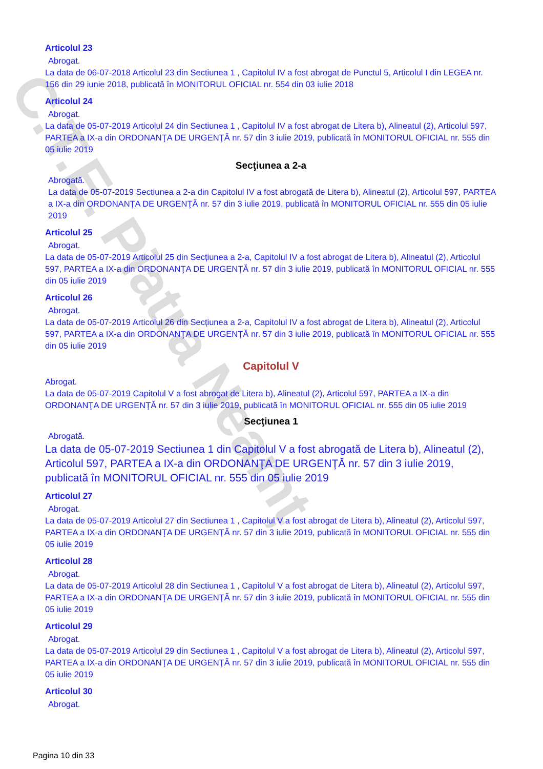C.T.E. Piatra Neamț
Articolul 23
Abrogat.
La data de 06-07-2018 Articolul 23 din Sectiunea 1 , Capitolul IV a fost abrogat de Punctul 5, Articolul I din LEGEA nr. 156 din 29 iunie 2018, publicată în MONITORUL OFICIAL nr. 554 din 03 iulie 2018
Articolul 24
Abrogat.
La data de 05-07-2019 Articolul 24 din Sectiunea 1 , Capitolul IV a fost abrogat de Litera b), Alineatul (2), Articolul 597, PARTEA a IX-a din ORDONANŢA DE URGENŢĂ nr. 57 din 3 iulie 2019, publicată în MONITORUL OFICIAL nr. 555 din 05 iulie 2019
Secţiunea a 2-a
Abrogată.
La data de 05-07-2019 Sectiunea a 2-a din Capitolul IV a fost abrogată de Litera b), Alineatul (2), Articolul 597, PARTEA a IX-a din ORDONANŢA DE URGENŢĂ nr. 57 din 3 iulie 2019, publicată în MONITORUL OFICIAL nr. 555 din 05 iulie 2019
Articolul 25
Abrogat.
La data de 05-07-2019 Articolul 25 din Secțiunea a 2-a, Capitolul IV a fost abrogat de Litera b), Alineatul (2), Articolul 597, PARTEA a IX-a din ORDONANŢA DE URGENŢĂ nr. 57 din 3 iulie 2019, publicată în MONITORUL OFICIAL nr. 555 din 05 iulie 2019
Articolul 26
Abrogat.
La data de 05-07-2019 Articolul 26 din Secțiunea a 2-a, Capitolul IV a fost abrogat de Litera b), Alineatul (2), Articolul 597, PARTEA a IX-a din ORDONANŢA DE URGENŢĂ nr. 57 din 3 iulie 2019, publicată în MONITORUL OFICIAL nr. 555 din 05 iulie 2019
Capitolul V
Abrogat.
La data de 05-07-2019 Capitolul V a fost abrogat de Litera b), Alineatul (2), Articolul 597, PARTEA a IX-a din ORDONANŢA DE URGENŢĂ nr. 57 din 3 iulie 2019, publicată în MONITORUL OFICIAL nr. 555 din 05 iulie 2019
Secţiunea 1
Abrogată.
La data de 05-07-2019 Sectiunea 1 din Capitolul V a fost abrogată de Litera b), Alineatul (2), Articolul 597, PARTEA a IX-a din ORDONANŢA DE URGENŢĂ nr. 57 din 3 iulie 2019, publicată în MONITORUL OFICIAL nr. 555 din 05 iulie 2019
Articolul 27
Abrogat.
La data de 05-07-2019 Articolul 27 din Sectiunea 1 , Capitolul V a fost abrogat de Litera b), Alineatul (2), Articolul 597, PARTEA a IX-a din ORDONANŢA DE URGENŢĂ nr. 57 din 3 iulie 2019, publicată în MONITORUL OFICIAL nr. 555 din 05 iulie 2019
Articolul 28
Abrogat.
La data de 05-07-2019 Articolul 28 din Sectiunea 1 , Capitolul V a fost abrogat de Litera b), Alineatul (2), Articolul 597, PARTEA a IX-a din ORDONANŢA DE URGENŢĂ nr. 57 din 3 iulie 2019, publicată în MONITORUL OFICIAL nr. 555 din 05 iulie 2019
Articolul 29
Abrogat.
La data de 05-07-2019 Articolul 29 din Sectiunea 1 , Capitolul V a fost abrogat de Litera b), Alineatul (2), Articolul 597, PARTEA a IX-a din ORDONANŢA DE URGENŢĂ nr. 57 din 3 iulie 2019, publicată în MONITORUL OFICIAL nr. 555 din 05 iulie 2019
Articolul 30
Abrogat.
Pagina 10 din 33